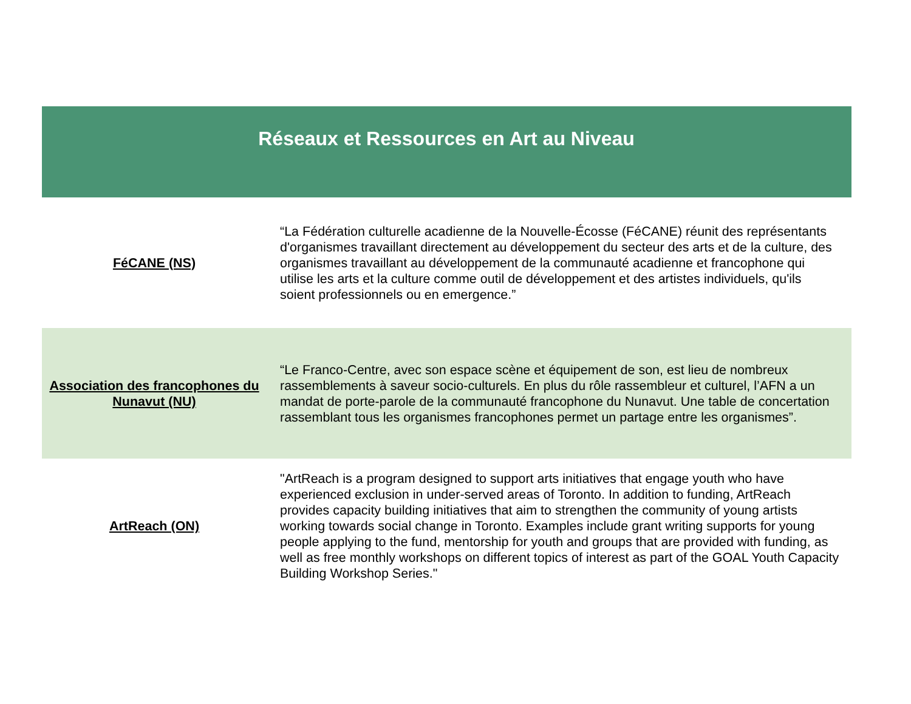| Réseaux et Ressources en Art au Niveau | |
| --- | --- |
| FéCANE (NS) | “La Fédération culturelle acadienne de la Nouvelle-Écosse (FéCANE) réunit des représentants d'organismes travaillant directement au développement du secteur des arts et de la culture, des organismes travaillant au développement de la communauté acadienne et francophone qui utilise les arts et la culture comme outil de développement et des artistes individuels, qu'ils soient professionnels ou en emergence.” |
| Association des francophones du Nunavut (NU) | “Le Franco-Centre, avec son espace scène et équipement de son, est lieu de nombreux rassemblements à saveur socio-culturels. En plus du rôle rassembleur et culturel, l’AFN a un mandat de porte-parole de la communauté francophone du Nunavut. Une table de concertation rassemblant tous les organismes francophones permet un partage entre les organismes”. |
| ArtReach (ON) | "ArtReach is a program designed to support arts initiatives that engage youth who have experienced exclusion in under-served areas of Toronto. In addition to funding, ArtReach provides capacity building initiatives that aim to strengthen the community of young artists working towards social change in Toronto. Examples include grant writing supports for young people applying to the fund, mentorship for youth and groups that are provided with funding, as well as free monthly workshops on different topics of interest as part of the GOAL Youth Capacity Building Workshop Series." |